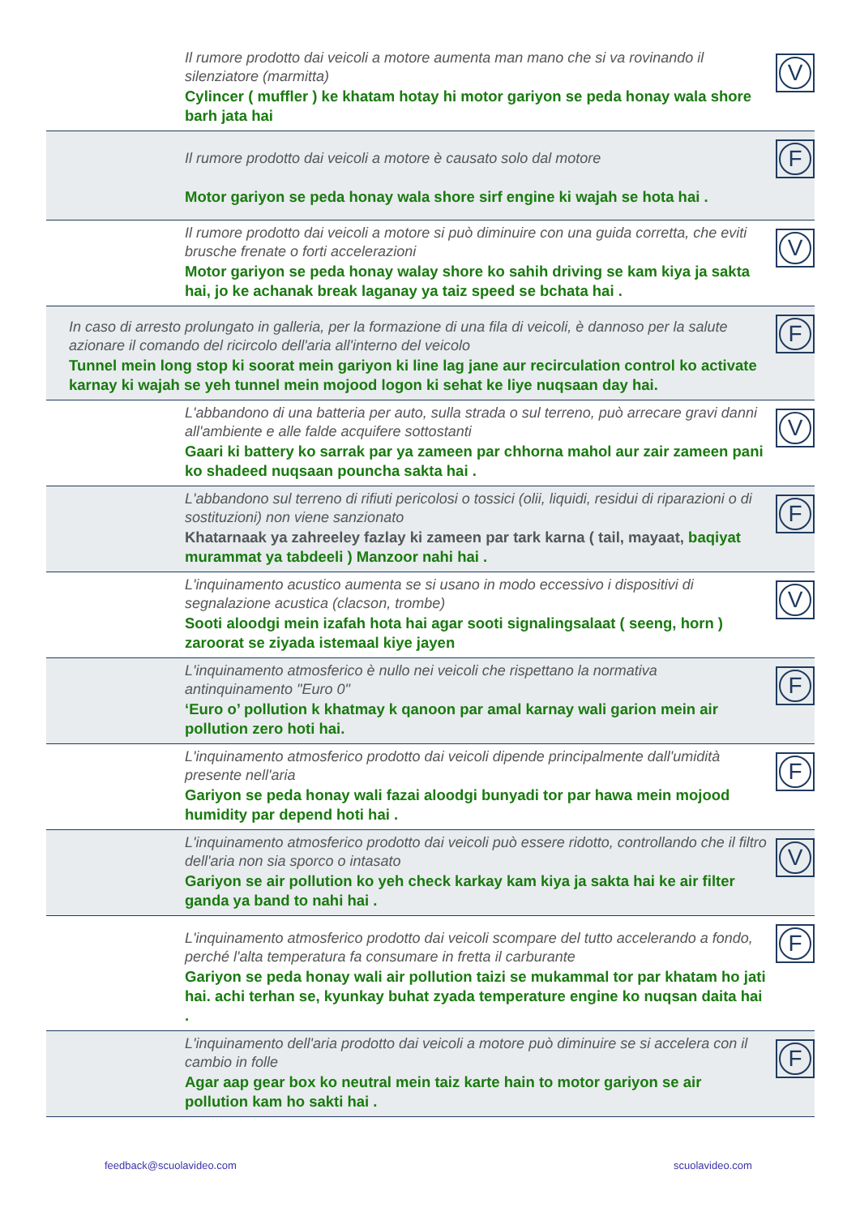Il rumore prodotto dai veicoli a motore aumenta man mano che si va rovinando il silenziatore (marmitta)
Cylincer ( muffler ) ke khatam hotay hi motor gariyon se peda honay wala shore barh jata hai
V
Il rumore prodotto dai veicoli a motore è causato solo dal motore
Motor gariyon se peda honay wala shore sirf engine ki wajah se hota hai .
F
Il rumore prodotto dai veicoli a motore si può diminuire con una guida corretta, che eviti brusche frenate o forti accelerazioni
Motor gariyon se peda honay walay shore ko sahih driving se kam kiya ja sakta hai, jo ke achanak break laganay ya taiz speed se bchata hai .
V
In caso di arresto prolungato in galleria, per la formazione di una fila di veicoli, è dannoso per la salute azionare il comando del ricircolo dell'aria all'interno del veicolo
Tunnel mein long stop ki soorat mein gariyon ki line lag jane aur recirculation control ko activate karnay ki wajah se yeh tunnel mein mojood logon ki sehat ke liye nuqsaan day hai.
F
L'abbandono di una batteria per auto, sulla strada o sul terreno, può arrecare gravi danni all'ambiente e alle falde acquifere sottostanti
Gaari ki battery ko sarrak par ya zameen par chhorna mahol aur zair zameen pani ko shadeed nuqsaan pouncha sakta hai .
V
L'abbandono sul terreno di rifiuti pericolosi o tossici (olii, liquidi, residui di riparazioni o di sostituzioni) non viene sanzionato
Khatarnaak ya zahreeley fazlay ki zameen par tark karna ( tail, mayaat, baqiyat murammat ya tabdeeli ) Manzoor nahi hai .
F
L'inquinamento acustico aumenta se si usano in modo eccessivo i dispositivi di segnalazione acustica (clacson, trombe)
Sooti aloodgi mein izafah hota hai agar sooti signalingsalaat ( seeng, horn ) zaroorat se ziyada istemaal kiye jayen
V
L'inquinamento atmosferico è nullo nei veicoli che rispettano la normativa antinquinamento "Euro 0"
‘Euro o’ pollution k khatmay k qanoon par amal karnay wali garion mein air pollution zero hoti hai.
F
L'inquinamento atmosferico prodotto dai veicoli dipende principalmente dall'umidità presente nell'aria
Gariyon se peda honay wali fazai aloodgi bunyadi tor par hawa mein mojood humidity par depend hoti hai .
F
L'inquinamento atmosferico prodotto dai veicoli può essere ridotto, controllando che il filtro dell'aria non sia sporco o intasato
Gariyon se air pollution ko yeh check karkay kam kiya ja sakta hai ke air filter ganda ya band to nahi hai .
V
L'inquinamento atmosferico prodotto dai veicoli scompare del tutto accelerando a fondo, perché l'alta temperatura fa consumare in fretta il carburante
Gariyon se peda honay wali air pollution taizi se mukammal tor par khatam ho jati hai. achi terhan se, kyunkay buhat zyada temperature engine ko nuqsan daita hai .
F
L'inquinamento dell'aria prodotto dai veicoli a motore può diminuire se si accelera con il cambio in folle
Agar aap gear box ko neutral mein taiz karte hain to motor gariyon se air pollution kam ho sakti hai .
F
feedback@scuolavideo.com scuolavideo.com